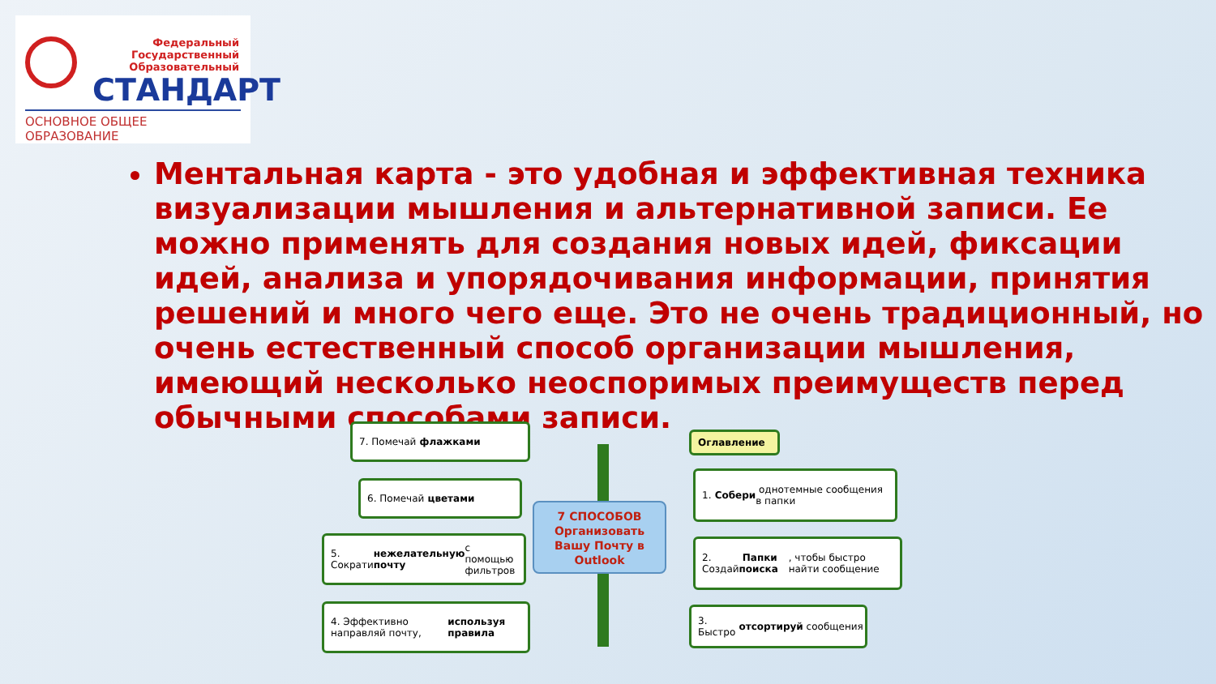Федеральный
Государственный
Образовательный
СТАНДАРТ
ОСНОВНОЕ ОБЩЕЕ ОБРАЗОВАНИЕ
Ментальная карта - это удобная и эффективная техника визуализации мышления и альтернативной записи. Ее можно применять для создания новых идей, фиксации идей, анализа и упорядочивания информации, принятия решений и много чего еще. Это не очень традиционный, но очень естественный способ организации мышления, имеющий несколько неоспоримых преимуществ перед обычными способами записи.
7. Помечай флажками
6. Помечай цветами
5. Сократи нежелательную почту с помощью фильтров
4. Эффективно направляй почту, используя правила
7 СПОСОБОВ
Организовать
Вашу Почту в
Outlook
Оглавление
1. Собери однотемные сообщения в папки
2. Создай Папки поиска, чтобы быстро найти сообщение
3. Быстро отсортируй сообщения